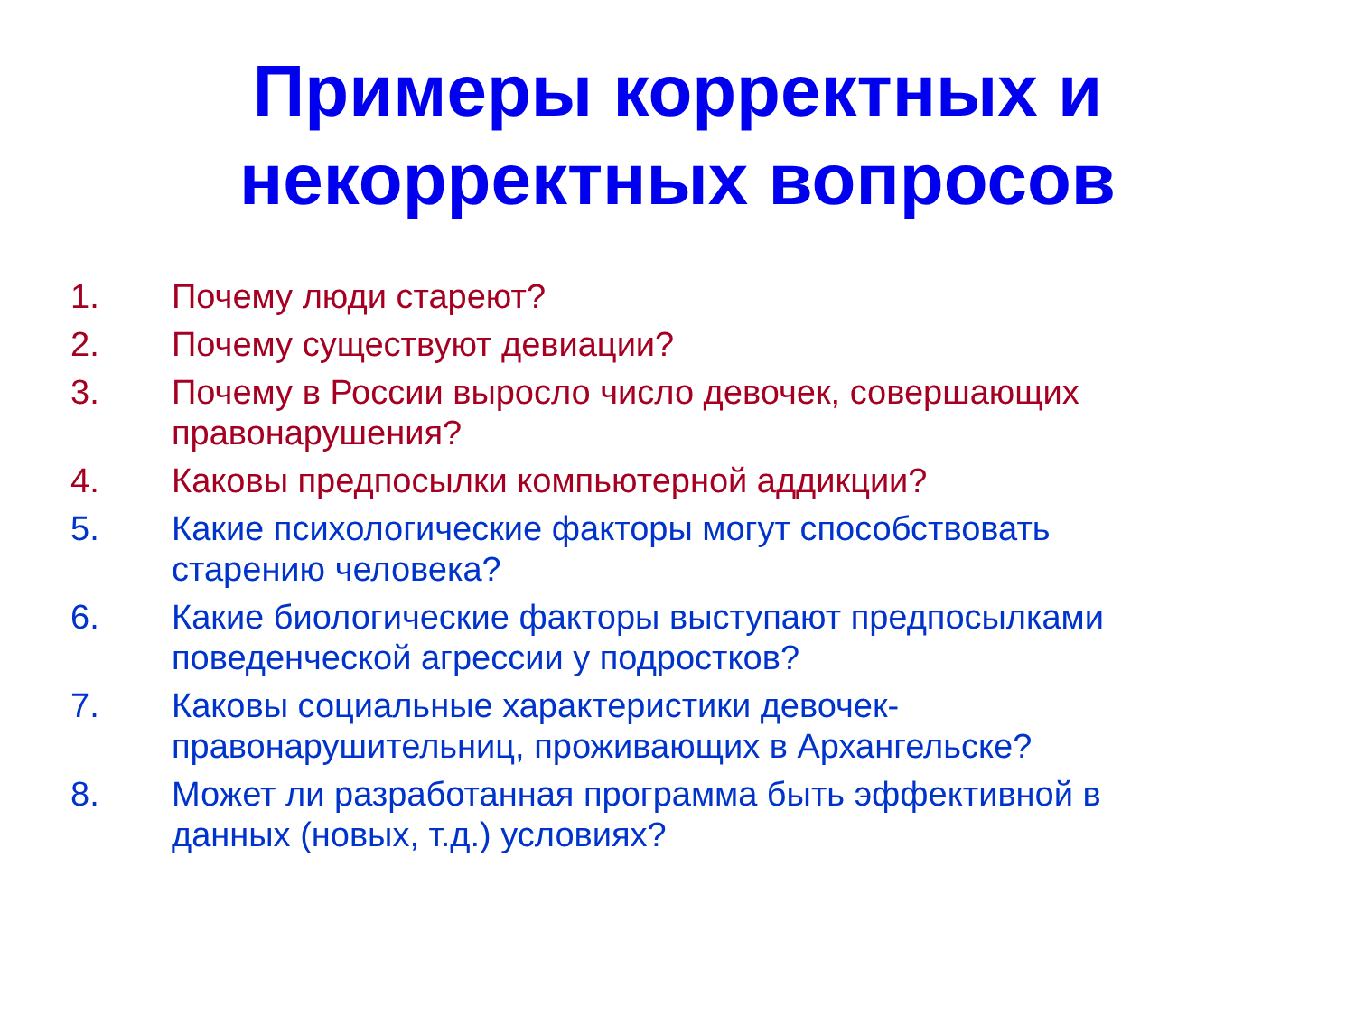Примеры корректных и
некорректных вопросов
1. Почему люди стареют?
2. Почему существуют девиации?
3. Почему в России выросло число девочек, совершающих правонарушения?
4. Каковы предпосылки компьютерной аддикции?
5. Какие психологические факторы могут способствовать старению человека?
6. Какие биологические факторы выступают предпосылками поведенческой агрессии у подростков?
7. Каковы социальные характеристики девочек-правонарушительниц, проживающих в Архангельске?
8. Может ли разработанная программа быть эффективной в данных (новых, т.д.) условиях?